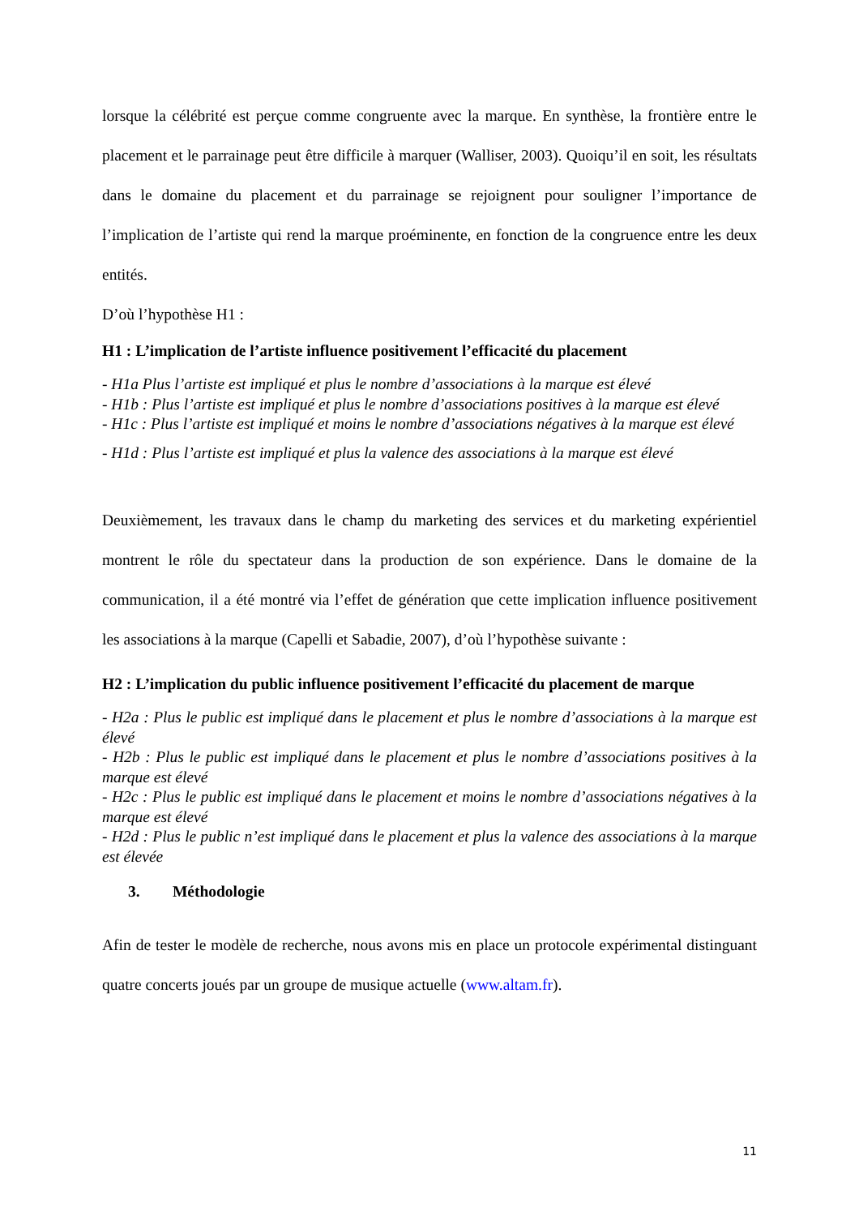lorsque la célébrité est perçue comme congruente avec la marque. En synthèse, la frontière entre le placement et le parrainage peut être difficile à marquer (Walliser, 2003). Quoiqu’il en soit, les résultats dans le domaine du placement et du parrainage se rejoignent pour souligner l’importance de l’implication de l’artiste qui rend la marque proéminente, en fonction de la congruence entre les deux entités.
D’où l’hypothèse H1 :
H1 : L’implication de l’artiste influence positivement l’efficacité du placement
- H1a Plus l’artiste est impliqué et plus le nombre d’associations à la marque est élevé
- H1b : Plus l’artiste est impliqué et plus le nombre d’associations positives à la marque est élevé
- H1c : Plus l’artiste est impliqué et moins le nombre d’associations négatives à la marque est élevé
- H1d : Plus l’artiste est impliqué et plus la valence des associations à la marque est élevé
Deuxièmement, les travaux dans le champ du marketing des services et du marketing expérientiel montrent le rôle du spectateur dans la production de son expérience. Dans le domaine de la communication, il a été montré via l’effet de génération que cette implication influence positivement les associations à la marque (Capelli et Sabadie, 2007), d’où l’hypothèse suivante :
H2 : L’implication du public influence positivement l’efficacité du placement de marque
- H2a : Plus le public est impliqué dans le placement et plus le nombre d’associations à la marque est élevé
- H2b : Plus le public est impliqué dans le placement et plus le nombre d’associations positives à la marque est élevé
- H2c : Plus le public est impliqué dans le placement et moins le nombre d’associations négatives à la marque est élevé
- H2d : Plus le public n’est impliqué dans le placement et plus la valence des associations à la marque est élevée
3. Méthodologie
Afin de tester le modèle de recherche, nous avons mis en place un protocole expérimental distinguant quatre concerts joués par un groupe de musique actuelle (www.altam.fr).
11